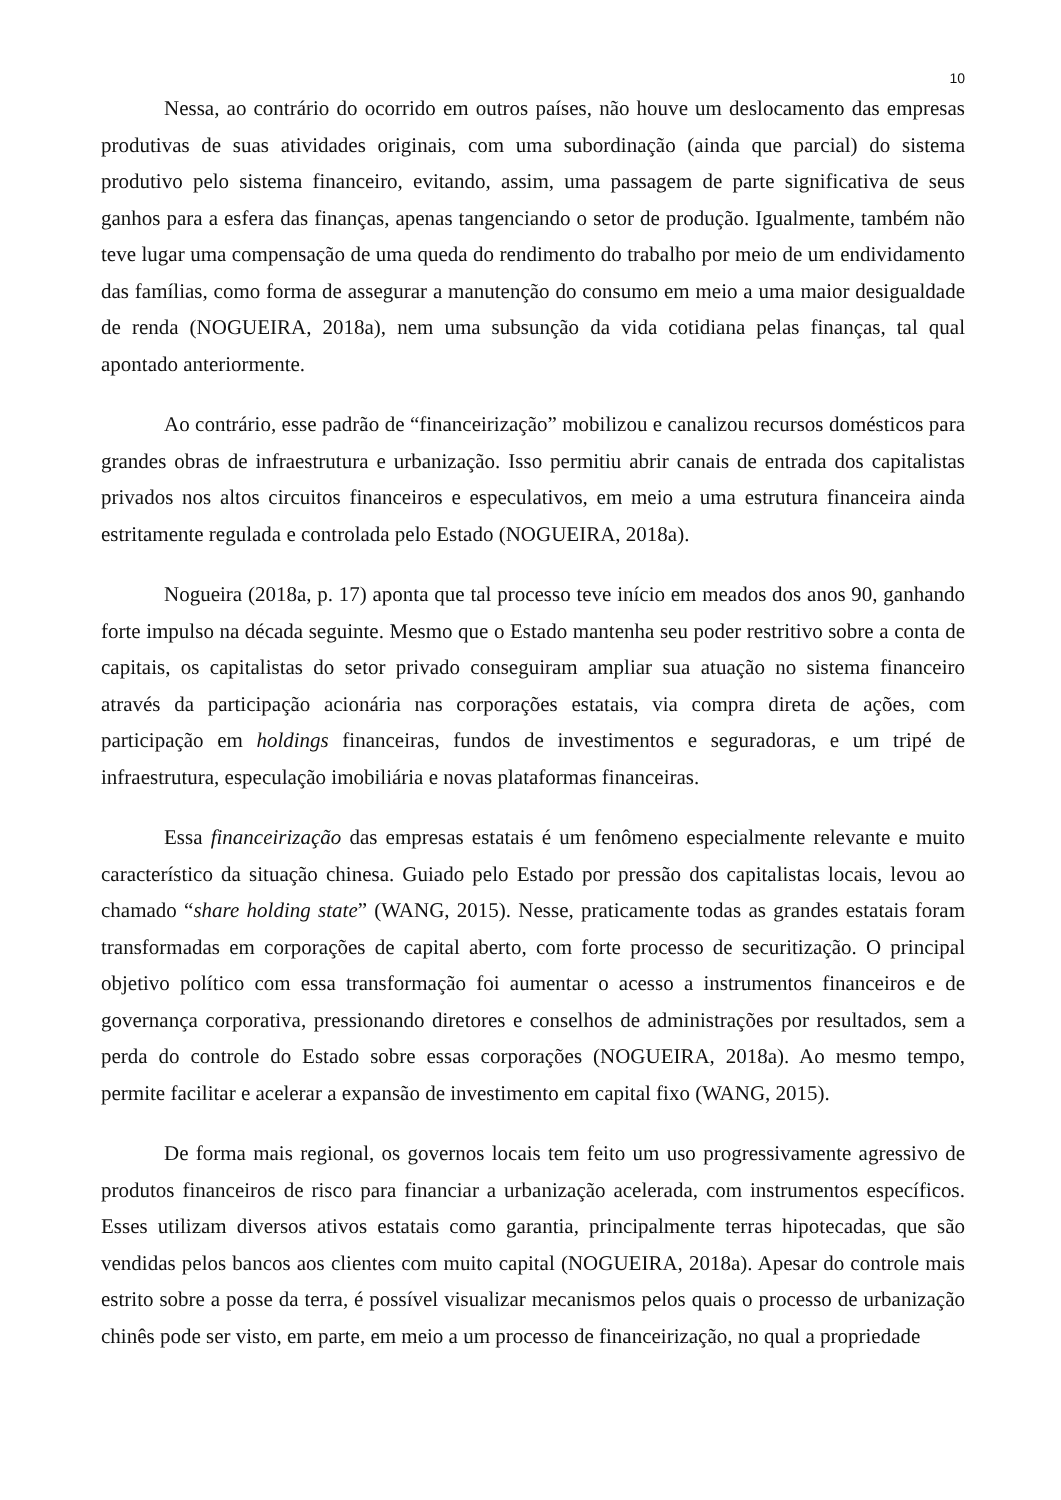10
Nessa, ao contrário do ocorrido em outros países, não houve um deslocamento das empresas produtivas de suas atividades originais, com uma subordinação (ainda que parcial) do sistema produtivo pelo sistema financeiro, evitando, assim, uma passagem de parte significativa de seus ganhos para a esfera das finanças, apenas tangenciando o setor de produção. Igualmente, também não teve lugar uma compensação de uma queda do rendimento do trabalho por meio de um endividamento das famílias, como forma de assegurar a manutenção do consumo em meio a uma maior desigualdade de renda (NOGUEIRA, 2018a), nem uma subsunção da vida cotidiana pelas finanças, tal qual apontado anteriormente.
Ao contrário, esse padrão de “financeirização” mobilizou e canalizou recursos domésticos para grandes obras de infraestrutura e urbanização. Isso permitiu abrir canais de entrada dos capitalistas privados nos altos circuitos financeiros e especulativos, em meio a uma estrutura financeira ainda estritamente regulada e controlada pelo Estado (NOGUEIRA, 2018a).
Nogueira (2018a, p. 17) aponta que tal processo teve início em meados dos anos 90, ganhando forte impulso na década seguinte. Mesmo que o Estado mantenha seu poder restritivo sobre a conta de capitais, os capitalistas do setor privado conseguiram ampliar sua atuação no sistema financeiro através da participação acionária nas corporações estatais, via compra direta de ações, com participação em holdings financeiras, fundos de investimentos e seguradoras, e um tripé de infraestrutura, especulação imobiliária e novas plataformas financeiras.
Essa financeirização das empresas estatais é um fenômeno especialmente relevante e muito característico da situação chinesa. Guiado pelo Estado por pressão dos capitalistas locais, levou ao chamado “share holding state” (WANG, 2015). Nesse, praticamente todas as grandes estatais foram transformadas em corporações de capital aberto, com forte processo de securitização. O principal objetivo político com essa transformação foi aumentar o acesso a instrumentos financeiros e de governança corporativa, pressionando diretores e conselhos de administrações por resultados, sem a perda do controle do Estado sobre essas corporações (NOGUEIRA, 2018a). Ao mesmo tempo, permite facilitar e acelerar a expansão de investimento em capital fixo (WANG, 2015).
De forma mais regional, os governos locais tem feito um uso progressivamente agressivo de produtos financeiros de risco para financiar a urbanização acelerada, com instrumentos específicos. Esses utilizam diversos ativos estatais como garantia, principalmente terras hipotecadas, que são vendidas pelos bancos aos clientes com muito capital (NOGUEIRA, 2018a). Apesar do controle mais estrito sobre a posse da terra, é possível visualizar mecanismos pelos quais o processo de urbanização chinês pode ser visto, em parte, em meio a um processo de financeirização, no qual a propriedade